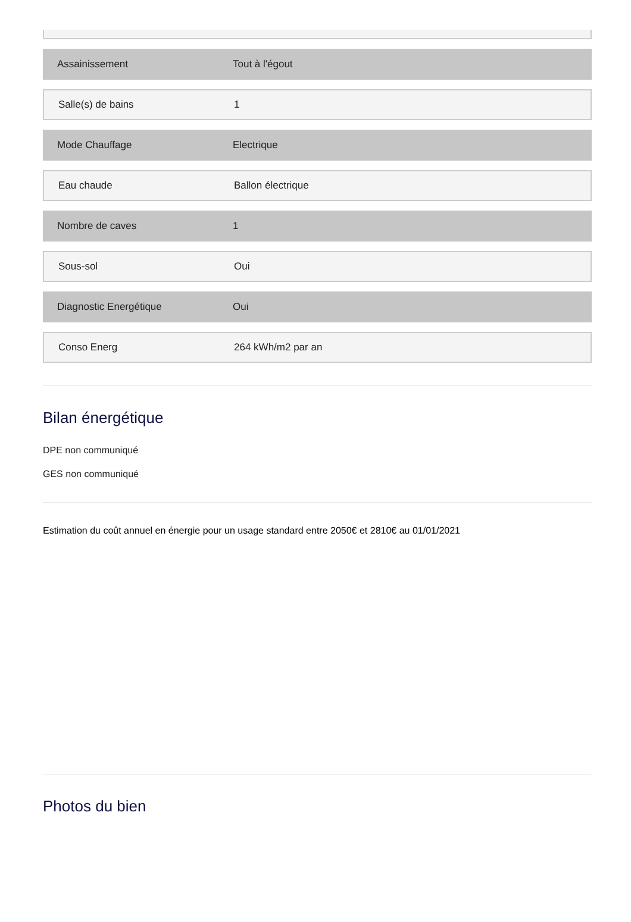Assainissement Tout à l'égout
Salle(s) de bains 1
Mode Chauffage Electrique
Eau chaude Ballon électrique
Nombre de caves 1
Sous-sol Oui
Diagnostic Energétique Oui
Conso Energ 264 kWh/m2 par an
Bilan énergétique
DPE non communiqué
GES non communiqué
Estimation du coût annuel en énergie pour un usage standard entre 2050€ et 2810€ au 01/01/2021
Photos du bien